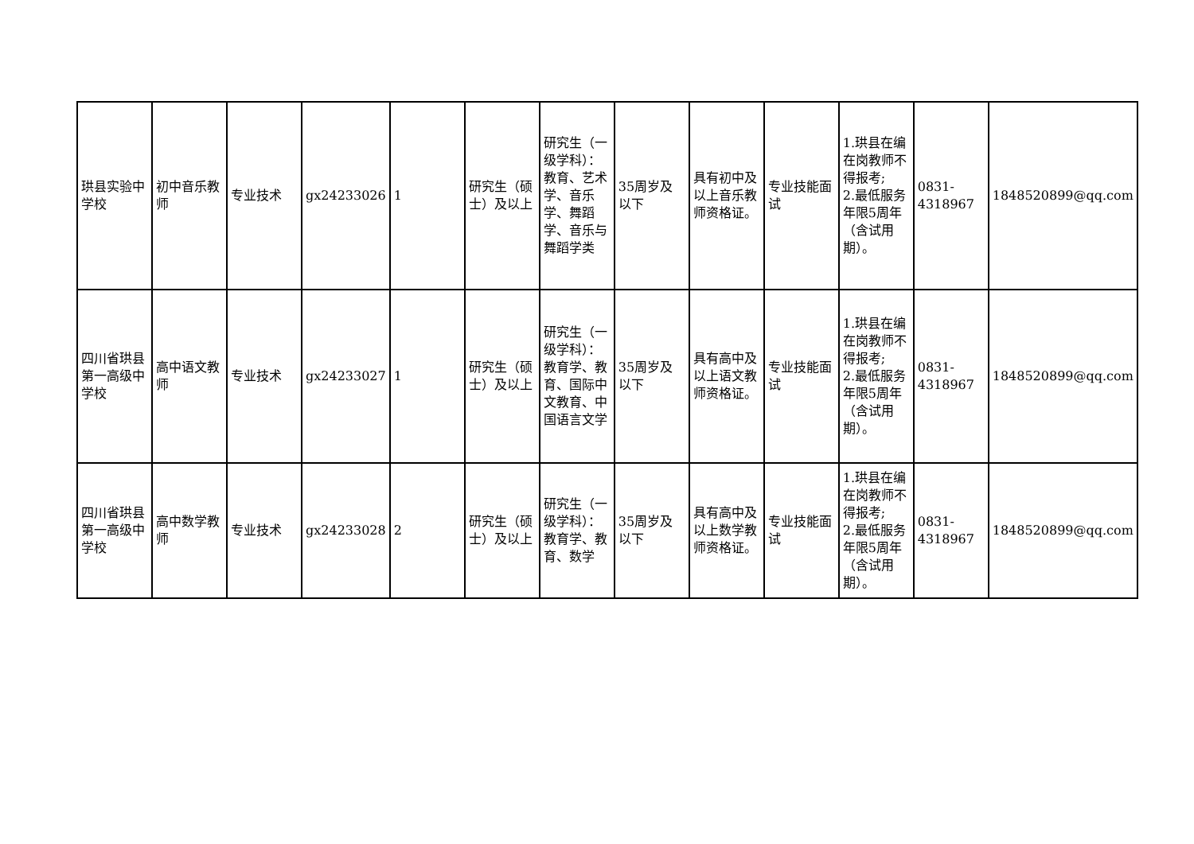| 珙县实验中学校 | 初中音乐教师 | 专业技术 | gx24233026 | 1 | 研究生（硕士）及以上 | 研究生（一级学科）：教育、艺术学、音乐学、舞蹈学、音乐与舞蹈学类 | 35周岁及以下 | 具有初中及以上音乐教师资格证。 | 专业技能面试 | 1.珙县在编在岗教师不得报考; 2.最低服务年限5周年（含试用期）。 | 0831-4318967 | 1848520899@qq.com |
| 四川省珙县第一高级中学校 | 高中语文教师 | 专业技术 | gx24233027 | 1 | 研究生（硕士）及以上 | 研究生（一级学科）：教育学、教育、国际中文教育、中国语言文学 | 35周岁及以下 | 具有高中及以上语文教师资格证。 | 专业技能面试 | 1.珙县在编在岗教师不得报考; 2.最低服务年限5周年（含试用期）。 | 0831-4318967 | 1848520899@qq.com |
| 四川省珙县第一高级中学校 | 高中数学教师 | 专业技术 | gx24233028 | 2 | 研究生（硕士）及以上 | 研究生（一级学科）：教育学、教育、数学 | 35周岁及以下 | 具有高中及以上数学教师资格证。 | 专业技能面试 | 1.珙县在编在岗教师不得报考; 2.最低服务年限5周年（含试用期）。 | 0831-4318967 | 1848520899@qq.com |